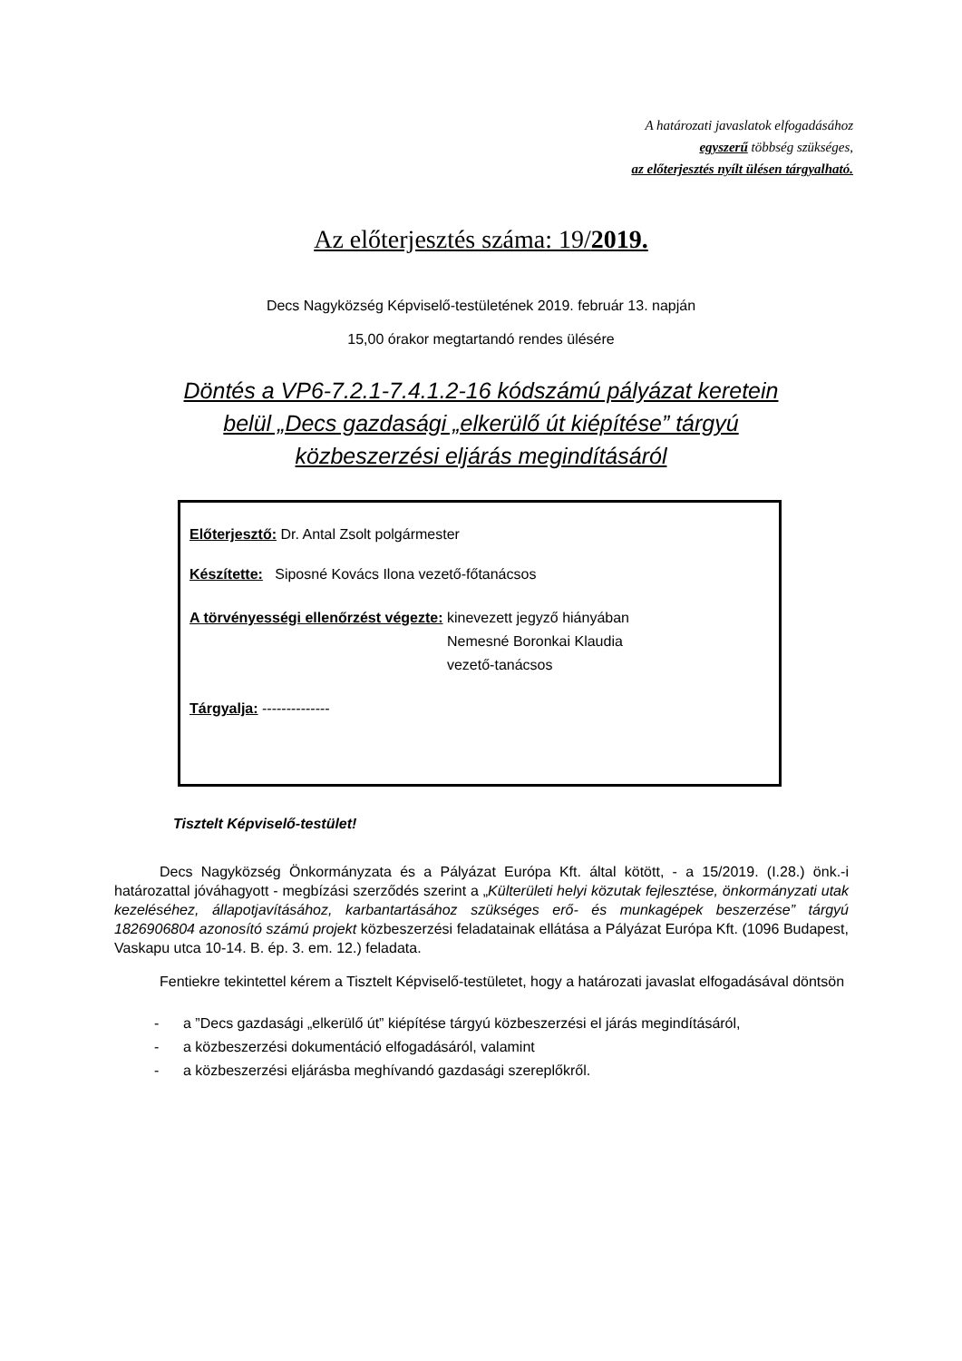A határozati javaslatok elfogadásához
egyszerű többség szükséges,
az előterjesztés nyílt ülésen tárgyalható.
Az előterjesztés száma: 19/2019.
Decs Nagyközség Képviselő-testületének 2019. február 13. napján
15,00 órakor megtartandó rendes ülésére
Döntés a VP6-7.2.1-7.4.1.2-16 kódszámú pályázat keretein
belül „Decs gazdasági „elkerülő út kiépítése” tárgyú
közbeszerzési eljárás megindításáról
Előterjesztő: Dr. Antal Zsolt polgármester
Készítette: Siposné Kovács Ilona vezető-főtanácsos
A törvényességi ellenőrzést végezte:
kinevezett jegyző hiányában
Nemesné Boronkai Klaudia
vezető-tanácsos
Tárgyalja: --------------
Tisztelt Képviselő-testület!
Decs Nagyközség Önkormányzata és a Pályázat Európa Kft. által kötött, - a 15/2019. (I.28.) önk.-i határozattal jóváhagyott - megbízási szerződés szerint a „Külterületi helyi közutak fejlesztése, önkormányzati utak kezeléséhez, állapotjavításához, karbantartásához szükséges erő- és munkagépek beszerzése” tárgyú 1826906804 azonosító számú projekt közbeszerzési feladatainak ellátása a Pályázat Európa Kft. (1096 Budapest, Vaskapu utca 10-14. B. ép. 3. em. 12.) feladata.
Fentiekre tekintettel kérem a Tisztelt Képviselő-testületet, hogy a határozati javaslat elfogadásával döntsön
- a ”Decs gazdasági „elkerülő út” kiépítése tárgyú közbeszerzési el járás megindításáról,
- a közbeszerzési dokumentáció elfogadásáról, valamint
- a közbeszerzési eljárásba meghívandó gazdasági szereplőkről.